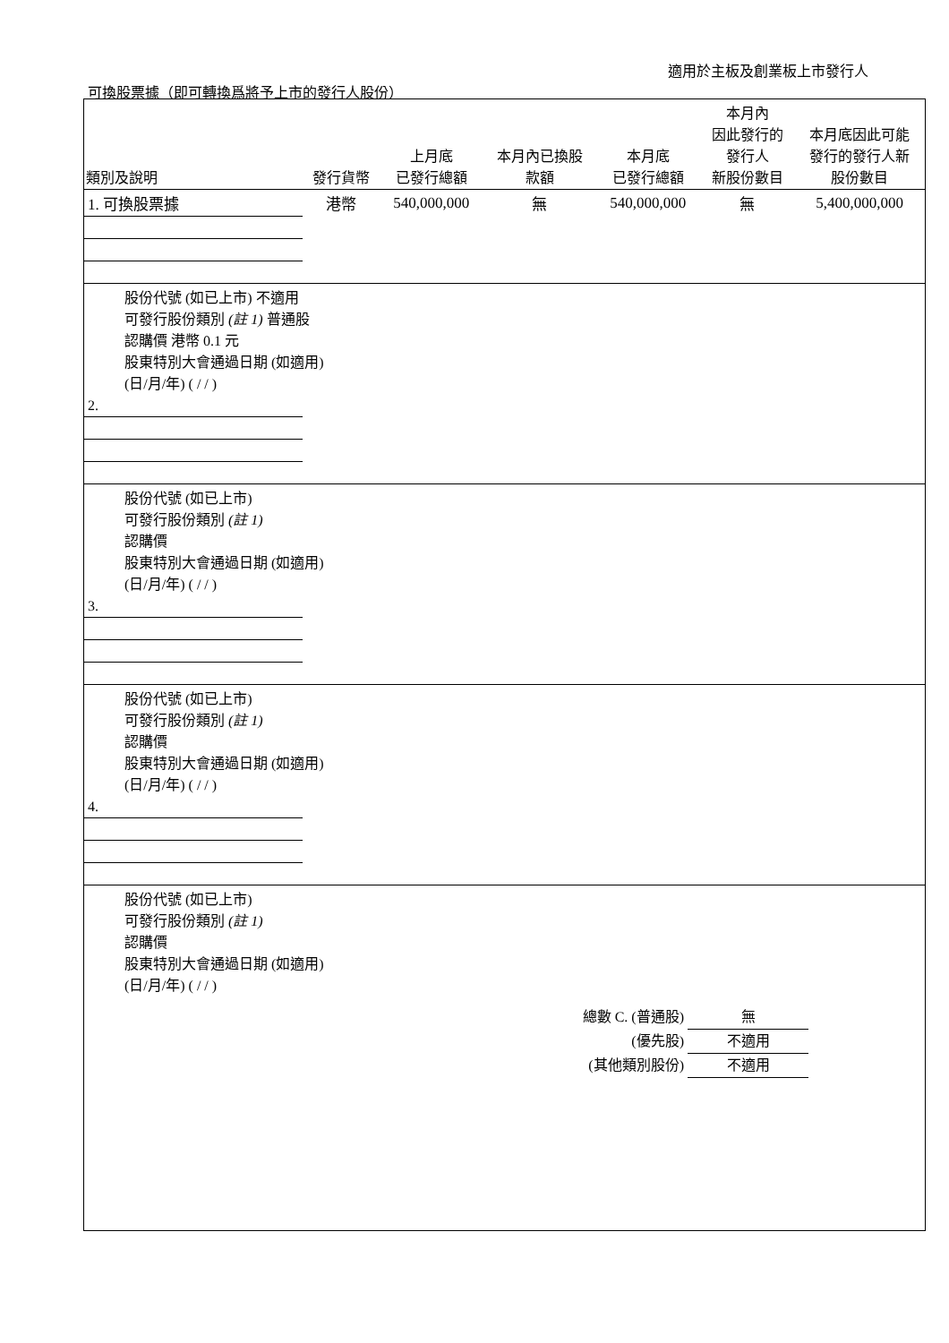適用於主板及創業板上市發行人
可換股票據（即可轉換爲將予上市的發行人股份）
| 類別及說明 | 發行貨幣 | 上月底 已發行總額 | 本月內已換股 款額 | 本月底 已發行總額 | 本月內 因此發行的 發行人 新股份數目 | 本月底因此可能 發行的發行人新 股份數目 |
| --- | --- | --- | --- | --- | --- | --- |
| 1. 可換股票據 | 港幣 | 540,000,000 | 無 | 540,000,000 | 無 | 5,400,000,000 |
| 股份代號 (如已上市) 不適用 可發行股份類別 (註 1) 普通股 認購價 港幣 0.1 元 股東特別大會通過日期 (如適用) (日/月/年) ( / / ) | | | | | | |
| 2. | | | | | | |
| 股份代號 (如已上市) 可發行股份類別 (註 1) 認購價 股東特別大會通過日期 (如適用) (日/月/年) ( / / ) | | | | | | |
| 3. | | | | | | |
| 股份代號 (如已上市) 可發行股份類別 (註 1) 認購價 股東特別大會通過日期 (如適用) (日/月/年) ( / / ) | | | | | | |
| 4. | | | | | | |
| 股份代號 (如已上市) 可發行股份類別 (註 1) 認購價 股東特別大會通過日期 (如適用) (日/月/年) ( / / ) | | | | | | |
總數 C. (普通股) 無
(優先股) 不適用
(其他類別股份) 不適用